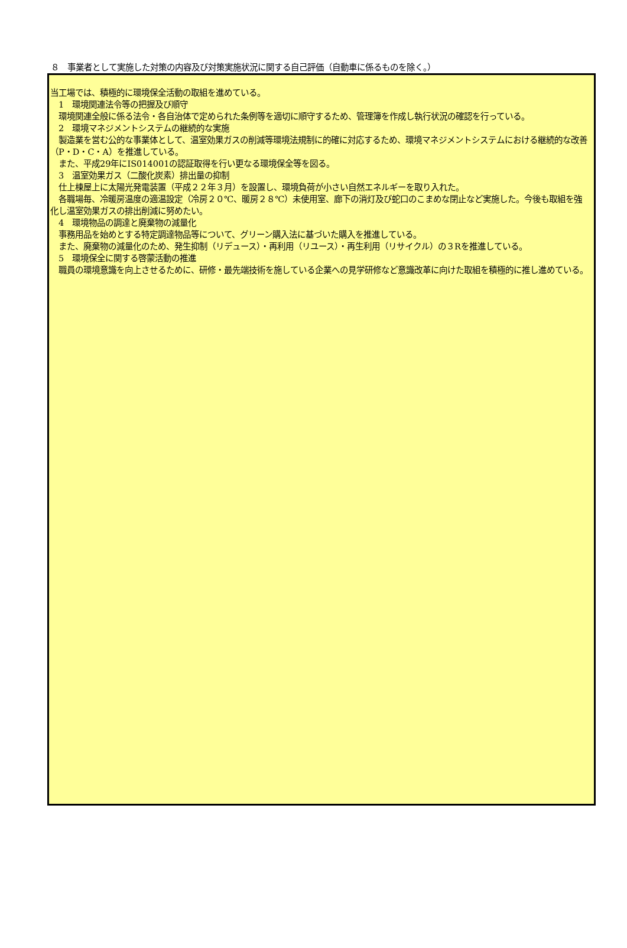８　事業者として実施した対策の内容及び対策実施状況に関する自己評価（自動車に係るものを除く。）
当工場では、積極的に環境保全活動の取組を進めている。
　1　環境関連法令等の把握及び順守
　環境関連全般に係る法令・各自治体で定められた条例等を適切に順守するため、管理簿を作成し執行状況の確認を行っている。
　2　環境マネジメントシステムの継続的な実施
　製造業を営む公的な事業体として、温室効果ガスの削減等環境法規制に的確に対応するため、環境マネジメントシステムにおける継続的な改善（P・D・C・A）を推進している。
　また、平成29年にIS014001の認証取得を行い更なる環境保全等を図る。
　3　温室効果ガス（二酸化炭素）排出量の抑制
　仕上棟屋上に太陽光発電装置（平成２２年３月）を設置し、環境負荷が小さい自然エネルギーを取り入れた。
　各職場毎、冷暖房温度の適温設定（冷房２０℃、暖房２８℃）未使用室、廊下の消灯及び蛇口のこまめな閉止など実施した。今後も取組を強化し温室効果ガスの排出削減に努めたい。
　4　環境物品の調達と廃棄物の減量化
　事務用品を始めとする特定調達物品等について、グリーン購入法に基づいた購入を推進している。
　また、廃棄物の減量化のため、発生抑制（リデュース）・再利用（リユース）・再生利用（リサイクル）の３Rを推進している。
　5　環境保全に関する啓蒙活動の推進
　職員の環境意識を向上させるために、研修・最先端技術を施している企業への見学研修など意識改革に向けた取組を積極的に推し進めている。